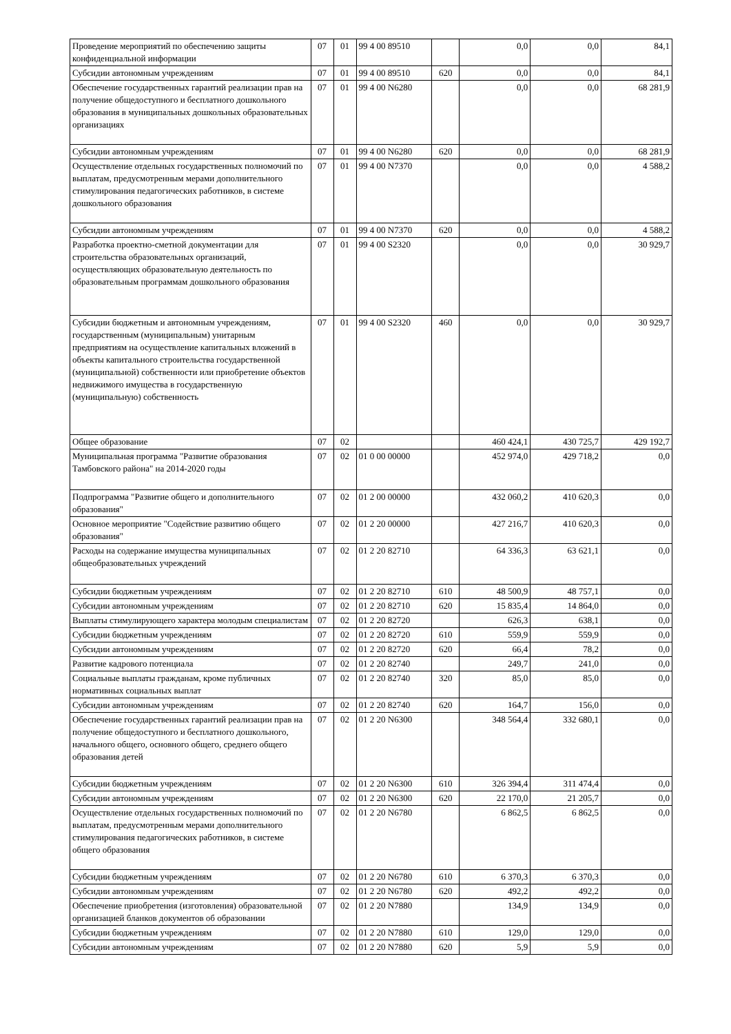| Проведение мероприятий по обеспечению защиты конфиденциальной информации | 07 | 01 | 99 4 00 89510 | | 0,0 | 0,0 | 84,1 |
| Субсидии автономным учреждениям | 07 | 01 | 99 4 00 89510 | 620 | 0,0 | 0,0 | 84,1 |
| Обеспечение государственных гарантий реализации прав на получение общедоступного и бесплатного дошкольного образования в муниципальных дошкольных образовательных организациях | 07 | 01 | 99 4 00 N6280 | | 0,0 | 0,0 | 68 281,9 |
| Субсидии автономным учреждениям | 07 | 01 | 99 4 00 N6280 | 620 | 0,0 | 0,0 | 68 281,9 |
| Осуществление отдельных государственных полномочий по выплатам, предусмотренным мерами дополнительного стимулирования педагогических работников, в системе дошкольного образования | 07 | 01 | 99 4 00 N7370 | | 0,0 | 0,0 | 4 588,2 |
| Субсидии автономным учреждениям | 07 | 01 | 99 4 00 N7370 | 620 | 0,0 | 0,0 | 4 588,2 |
| Разработка проектно-сметной документации для строительства образовательных организаций, осуществляющих образовательную деятельность по образовательным программам дошкольного образования | 07 | 01 | 99 4 00 S2320 | | 0,0 | 0,0 | 30 929,7 |
| Субсидии бюджетным и автономным учреждениям, государственным (муниципальным) унитарным предприятиям на осуществление капитальных вложений в объекты капитального строительства государственной (муниципальной) собственности или приобретение объектов недвижимого имущества в государственную (муниципальную) собственность | 07 | 01 | 99 4 00 S2320 | 460 | 0,0 | 0,0 | 30 929,7 |
| Общее образование | 07 | 02 | | | 460 424,1 | 430 725,7 | 429 192,7 |
| Муниципальная программа "Развитие образования Тамбовского района" на 2014-2020 годы | 07 | 02 | 01 0 00 00000 | | 452 974,0 | 429 718,2 | 0,0 |
| Подпрограмма "Развитие общего и дополнительного образования" | 07 | 02 | 01 2 00 00000 | | 432 060,2 | 410 620,3 | 0,0 |
| Основное мероприятие "Содействие развитию общего образования" | 07 | 02 | 01 2 20 00000 | | 427 216,7 | 410 620,3 | 0,0 |
| Расходы на содержание имущества муниципальных общеобразовательных учреждений | 07 | 02 | 01 2 20 82710 | | 64 336,3 | 63 621,1 | 0,0 |
| Субсидии бюджетным учреждениям | 07 | 02 | 01 2 20 82710 | 610 | 48 500,9 | 48 757,1 | 0,0 |
| Субсидии автономным учреждениям | 07 | 02 | 01 2 20 82710 | 620 | 15 835,4 | 14 864,0 | 0,0 |
| Выплаты стимулирующего характера молодым специалистам | 07 | 02 | 01 2 20 82720 | | 626,3 | 638,1 | 0,0 |
| Субсидии бюджетным учреждениям | 07 | 02 | 01 2 20 82720 | 610 | 559,9 | 559,9 | 0,0 |
| Субсидии автономным учреждениям | 07 | 02 | 01 2 20 82720 | 620 | 66,4 | 78,2 | 0,0 |
| Развитие кадрового потенциала | 07 | 02 | 01 2 20 82740 | | 249,7 | 241,0 | 0,0 |
| Социальные выплаты гражданам, кроме публичных нормативных социальных выплат | 07 | 02 | 01 2 20 82740 | 320 | 85,0 | 85,0 | 0,0 |
| Субсидии автономным учреждениям | 07 | 02 | 01 2 20 82740 | 620 | 164,7 | 156,0 | 0,0 |
| Обеспечение государственных гарантий реализации прав на получение общедоступного и бесплатного дошкольного, начального общего, основного общего, среднего общего образования детей | 07 | 02 | 01 2 20 N6300 | | 348 564,4 | 332 680,1 | 0,0 |
| Субсидии бюджетным учреждениям | 07 | 02 | 01 2 20 N6300 | 610 | 326 394,4 | 311 474,4 | 0,0 |
| Субсидии автономным учреждениям | 07 | 02 | 01 2 20 N6300 | 620 | 22 170,0 | 21 205,7 | 0,0 |
| Осуществление отдельных государственных полномочий по выплатам, предусмотренным мерами дополнительного стимулирования педагогических работников, в системе общего образования | 07 | 02 | 01 2 20 N6780 | | 6 862,5 | 6 862,5 | 0,0 |
| Субсидии бюджетным учреждениям | 07 | 02 | 01 2 20 N6780 | 610 | 6 370,3 | 6 370,3 | 0,0 |
| Субсидии автономным учреждениям | 07 | 02 | 01 2 20 N6780 | 620 | 492,2 | 492,2 | 0,0 |
| Обеспечение приобретения (изготовления) образовательной организацией бланков документов об образовании | 07 | 02 | 01 2 20 N7880 | | 134,9 | 134,9 | 0,0 |
| Субсидии бюджетным учреждениям | 07 | 02 | 01 2 20 N7880 | 610 | 129,0 | 129,0 | 0,0 |
| Субсидии автономным учреждениям | 07 | 02 | 01 2 20 N7880 | 620 | 5,9 | 5,9 | 0,0 |